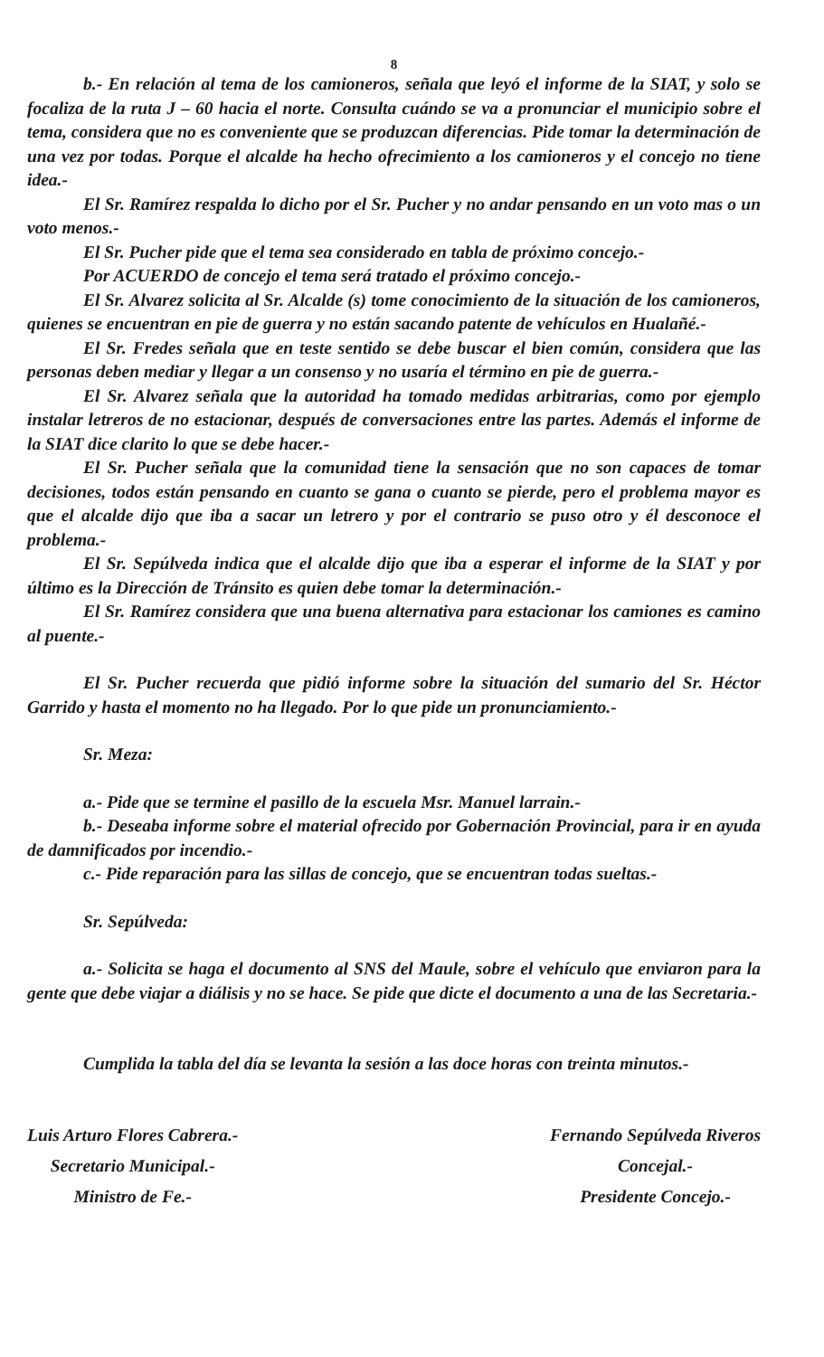8
b.- En relación al tema de los camioneros, señala que leyó el informe de la SIAT, y solo se focaliza de la ruta J – 60 hacia el norte. Consulta cuándo se va a pronunciar el municipio sobre el tema, considera que no es conveniente que se produzcan diferencias. Pide tomar la determinación de una vez por todas. Porque el alcalde ha hecho ofrecimiento a los camioneros y el concejo no tiene idea.-
El Sr. Ramírez respalda lo dicho por el Sr. Pucher y no andar pensando en un voto mas o un voto menos.-
El Sr. Pucher pide que el tema sea considerado en tabla de próximo concejo.-
Por ACUERDO de concejo el tema será tratado el próximo concejo.-
El Sr. Alvarez solicita al Sr. Alcalde (s) tome conocimiento de la situación de los camioneros, quienes se encuentran en pie de guerra y no están sacando patente de vehículos en Hualañé.-
El Sr. Fredes señala que en teste sentido se debe buscar el bien común, considera que las personas deben mediar y llegar a un consenso y no usaría el término en pie de guerra.-
El Sr. Alvarez señala que la autoridad ha tomado medidas arbitrarias, como por ejemplo instalar letreros de no estacionar, después de conversaciones entre las partes. Además el informe de la SIAT dice clarito lo que se debe hacer.-
El Sr. Pucher señala que la comunidad tiene la sensación que no son capaces de tomar decisiones, todos están pensando en cuanto se gana o cuanto se pierde, pero el problema mayor es que el alcalde dijo que iba a sacar un letrero y por el contrario se puso otro y él desconoce el problema.-
El Sr. Sepúlveda indica que el alcalde dijo que iba a esperar el informe de la SIAT y por último es la Dirección de Tránsito es quien debe tomar la determinación.-
El Sr. Ramírez considera que una buena alternativa para estacionar los camiones es camino al puente.-
El Sr. Pucher recuerda que pidió informe sobre la situación del sumario del Sr. Héctor Garrido y hasta el momento no ha llegado. Por lo que pide un pronunciamiento.-
Sr. Meza:
a.- Pide que se termine el pasillo de la escuela Msr. Manuel larrain.-
b.- Deseaba informe sobre el material ofrecido por Gobernación Provincial, para ir en ayuda de damnificados por incendio.-
c.- Pide reparación para las sillas de concejo, que se encuentran todas sueltas.-
Sr. Sepúlveda:
a.- Solicita se haga el documento al SNS del Maule, sobre el vehículo que enviaron para la gente que debe viajar a diálisis y no se hace. Se pide que dicte el documento a una de las Secretaria.-
Cumplida la tabla del día se levanta la sesión a las doce horas con treinta minutos.-
Luis Arturo Flores Cabrera.-
Secretario Municipal.-
Ministro de Fe.-
Fernando Sepúlveda Riveros
Concejal.-
Presidente Concejo.-